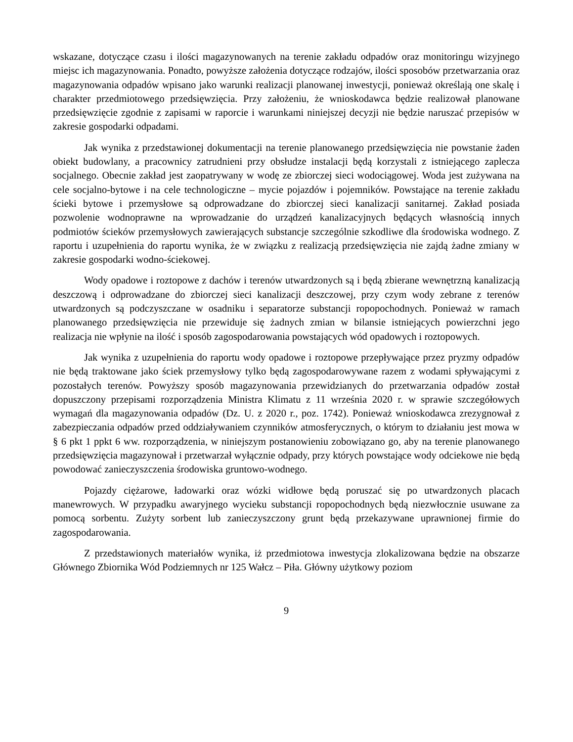wskazane, dotyczące czasu i ilości magazynowanych na terenie zakładu odpadów oraz monitoringu wizyjnego miejsc ich magazynowania. Ponadto, powyższe założenia dotyczące rodzajów, ilości sposobów przetwarzania oraz magazynowania odpadów wpisano jako warunki realizacji planowanej inwestycji, ponieważ określają one skalę i charakter przedmiotowego przedsięwzięcia. Przy założeniu, że wnioskodawca będzie realizował planowane przedsięwzięcie zgodnie z zapisami w raporcie i warunkami niniejszej decyzji nie będzie naruszać przepisów w zakresie gospodarki odpadami.
Jak wynika z przedstawionej dokumentacji na terenie planowanego przedsięwzięcia nie powstanie żaden obiekt budowlany, a pracownicy zatrudnieni przy obsłudze instalacji będą korzystali z istniejącego zaplecza socjalnego. Obecnie zakład jest zaopatrywany w wodę ze zbiorczej sieci wodociągowej. Woda jest zużywana na cele socjalno-bytowe i na cele technologiczne – mycie pojazdów i pojemników. Powstające na terenie zakładu ścieki bytowe i przemysłowe są odprowadzane do zbiorczej sieci kanalizacji sanitarnej. Zakład posiada pozwolenie wodnoprawne na wprowadzanie do urządzeń kanalizacyjnych będących własnością innych podmiotów ścieków przemysłowych zawierających substancje szczególnie szkodliwe dla środowiska wodnego. Z raportu i uzupełnienia do raportu wynika, że w związku z realizacją przedsięwzięcia nie zajdą żadne zmiany w zakresie gospodarki wodno-ściekowej.
Wody opadowe i roztopowe z dachów i terenów utwardzonych są i będą zbierane wewnętrzną kanalizacją deszczową i odprowadzane do zbiorczej sieci kanalizacji deszczowej, przy czym wody zebrane z terenów utwardzonych są podczyszczane w osadniku i separatorze substancji ropopochodnych. Ponieważ w ramach planowanego przedsięwzięcia nie przewiduje się żadnych zmian w bilansie istniejących powierzchni jego realizacja nie wpłynie na ilość i sposób zagospodarowania powstających wód opadowych i roztopowych.
Jak wynika z uzupełnienia do raportu wody opadowe i roztopowe przepływające przez pryzmy odpadów nie będą traktowane jako ściek przemysłowy tylko będą zagospodarowywane razem z wodami spływającymi z pozostałych terenów. Powyższy sposób magazynowania przewidzianych do przetwarzania odpadów został dopuszczony przepisami rozporządzenia Ministra Klimatu z 11 września 2020 r. w sprawie szczegółowych wymagań dla magazynowania odpadów (Dz. U. z 2020 r., poz. 1742). Ponieważ wnioskodawca zrezygnował z zabezpieczania odpadów przed oddziaływaniem czynników atmosferycznych, o którym to działaniu jest mowa w § 6 pkt 1 ppkt 6 ww. rozporządzenia, w niniejszym postanowieniu zobowiązano go, aby na terenie planowanego przedsięwzięcia magazynował i przetwarzał wyłącznie odpady, przy których powstające wody odciekowe nie będą powodować zanieczyszczenia środowiska gruntowo-wodnego.
Pojazdy ciężarowe, ładowarki oraz wózki widłowe będą poruszać się po utwardzonych placach manewrowych. W przypadku awaryjnego wycieku substancji ropopochodnych będą niezwłocznie usuwane za pomocą sorbentu. Zużyty sorbent lub zanieczyszczony grunt będą przekazywane uprawnionej firmie do zagospodarowania.
Z przedstawionych materiałów wynika, iż przedmiotowa inwestycja zlokalizowana będzie na obszarze Głównego Zbiornika Wód Podziemnych nr 125 Wałcz – Piła. Główny użytkowy poziom
9